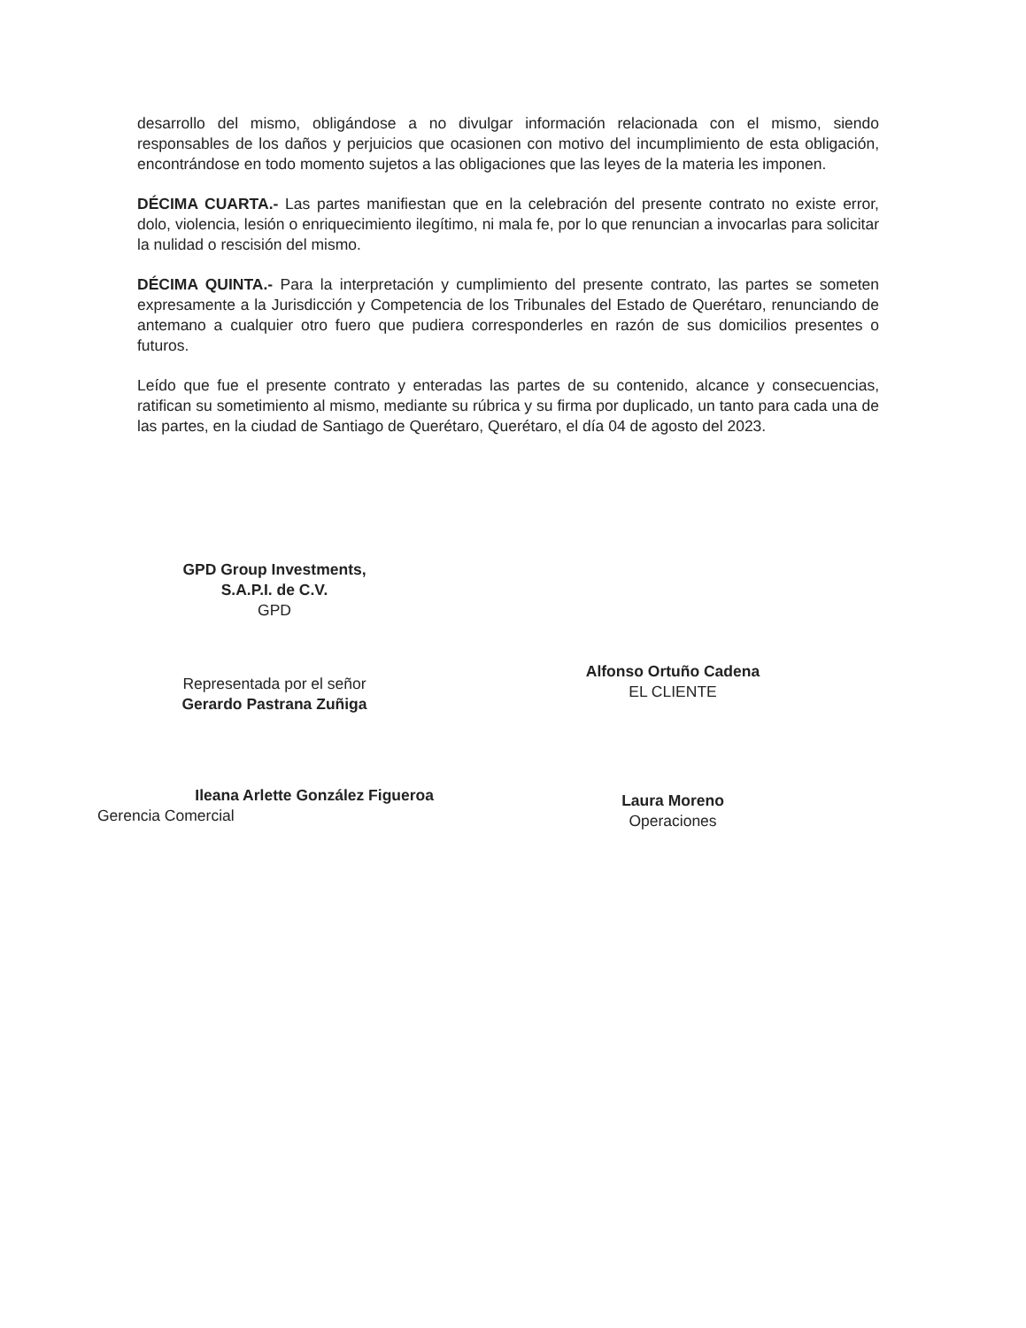desarrollo del mismo, obligándose a no divulgar información relacionada con el mismo, siendo responsables de los daños y perjuicios que ocasionen con motivo del incumplimiento de esta obligación, encontrándose en todo momento sujetos a las obligaciones que las leyes de la materia les imponen.
DÉCIMA CUARTA.- Las partes manifiestan que en la celebración del presente contrato no existe error, dolo, violencia, lesión o enriquecimiento ilegítimo, ni mala fe, por lo que renuncian a invocarlas para solicitar la nulidad o rescisión del mismo.
DÉCIMA QUINTA.- Para la interpretación y cumplimiento del presente contrato, las partes se someten expresamente a la Jurisdicción y Competencia de los Tribunales del Estado de Querétaro, renunciando de antemano a cualquier otro fuero que pudiera corresponderles en razón de sus domicilios presentes o futuros.
Leído que fue el presente contrato y enteradas las partes de su contenido, alcance y consecuencias, ratifican su sometimiento al mismo, mediante su rúbrica y su firma por duplicado, un tanto para cada una de las partes, en la ciudad de Santiago de Querétaro, Querétaro, el día 04 de agosto del 2023.
GPD Group Investments,
S.A.P.I. de C.V.
GPD
Representada por el señor
Gerardo Pastrana Zuñiga
Ileana Arlette González Figueroa
Gerencia Comercial
Alfonso Ortuño Cadena
EL CLIENTE
Laura Moreno
Operaciones